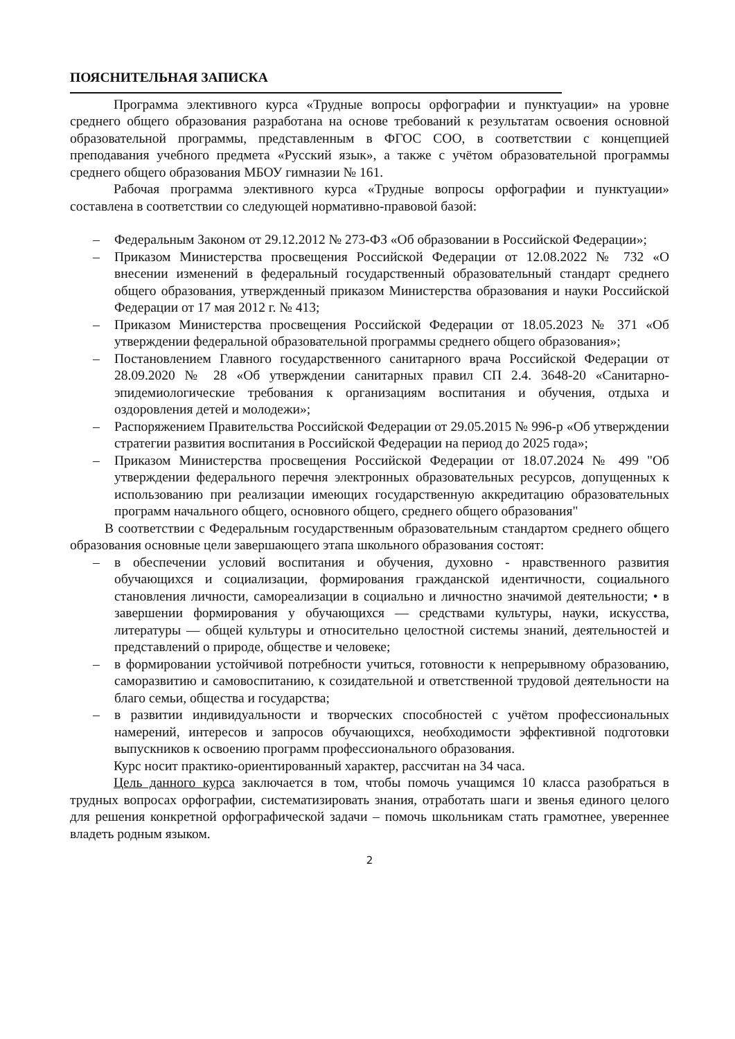ПОЯСНИТЕЛЬНАЯ ЗАПИСКА
Программа элективного курса «Трудные вопросы орфографии и пунктуации» на уровне среднего общего образования разработана на основе требований к результатам освоения основной образовательной программы, представленным в ФГОС СОО, в соответствии с концепцией преподавания учебного предмета «Русский язык», а также с учётом образовательной программы среднего общего образования МБОУ гимназии № 161.
Рабочая программа элективного курса «Трудные вопросы орфографии и пунктуации» составлена в соответствии со следующей нормативно-правовой базой:
– Федеральным Законом от 29.12.2012 № 273-ФЗ «Об образовании в Российской Федерации»;
– Приказом Министерства просвещения Российской Федерации от 12.08.2022 № 732 «О внесении изменений в федеральный государственный образовательный стандарт среднего общего образования, утвержденный приказом Министерства образования и науки Российской Федерации от 17 мая 2012 г. № 413;
– Приказом Министерства просвещения Российской Федерации от 18.05.2023 № 371 «Об утверждении федеральной образовательной программы среднего общего образования»;
– Постановлением Главного государственного санитарного врача Российской Федерации от 28.09.2020 № 28 «Об утверждении санитарных правил СП 2.4. 3648-20 «Санитарно-эпидемиологические требования к организациям воспитания и обучения, отдыха и оздоровления детей и молодежи»;
– Распоряжением Правительства Российской Федерации от 29.05.2015 № 996-р «Об утверждении стратегии развития воспитания в Российской Федерации на период до 2025 года»;
– Приказом Министерства просвещения Российской Федерации от 18.07.2024 № 499 "Об утверждении федерального перечня электронных образовательных ресурсов, допущенных к использованию при реализации имеющих государственную аккредитацию образовательных программ начального общего, основного общего, среднего общего образования"
В соответствии с Федеральным государственным образовательным стандартом среднего общего образования основные цели завершающего этапа школьного образования состоят:
– в обеспечении условий воспитания и обучения, духовно - нравственного развития обучающихся и социализации, формирования гражданской идентичности, социального становления личности, самореализации в социально и личностно значимой деятельности; • в завершении формирования у обучающихся — средствами культуры, науки, искусства, литературы — общей культуры и относительно целостной системы знаний, деятельностей и представлений о природе, обществе и человеке;
– в формировании устойчивой потребности учиться, готовности к непрерывному образованию, саморазвитию и самовоспитанию, к созидательной и ответственной трудовой деятельности на благо семьи, общества и государства;
– в развитии индивидуальности и творческих способностей с учётом профессиональных намерений, интересов и запросов обучающихся, необходимости эффективной подготовки выпускников к освоению программ профессионального образования.
Курс носит практико-ориентированный характер, рассчитан на 34 часа.
Цель данного курса заключается в том, чтобы помочь учащимся 10 класса разобраться в трудных вопросах орфографии, систематизировать знания, отработать шаги и звенья единого целого для решения конкретной орфографической задачи – помочь школьникам стать грамотнее, увереннее владеть родным языком.
2